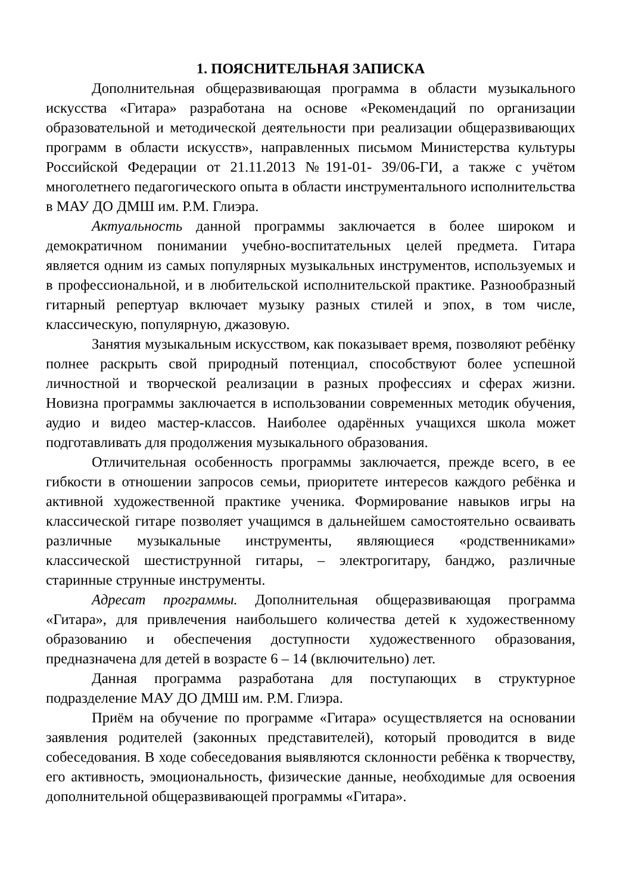1. ПОЯСНИТЕЛЬНАЯ ЗАПИСКА
Дополнительная общеразвивающая программа в области музыкального искусства «Гитара» разработана на основе «Рекомендаций по организации образовательной и методической деятельности при реализации общеразвивающих программ в области искусств», направленных письмом Министерства культуры Российской Федерации от 21.11.2013 №191-01- 39/06-ГИ, а также с учётом многолетнего педагогического опыта в области инструментального исполнительства в МАУ ДО ДМШ им. Р.М. Глиэра.
Актуальность данной программы заключается в более широком и демократичном понимании учебно-воспитательных целей предмета. Гитара является одним из самых популярных музыкальных инструментов, используемых и в профессиональной, и в любительской исполнительской практике. Разнообразный гитарный репертуар включает музыку разных стилей и эпох, в том числе, классическую, популярную, джазовую.
Занятия музыкальным искусством, как показывает время, позволяют ребёнку полнее раскрыть свой природный потенциал, способствуют более успешной личностной и творческой реализации в разных профессиях и сферах жизни. Новизна программы заключается в использовании современных методик обучения, аудио и видео мастер-классов. Наиболее одарённых учащихся школа может подготавливать для продолжения музыкального образования.
Отличительная особенность программы заключается, прежде всего, в ее гибкости в отношении запросов семьи, приоритете интересов каждого ребёнка и активной художественной практике ученика. Формирование навыков игры на классической гитаре позволяет учащимся в дальнейшем самостоятельно осваивать различные музыкальные инструменты, являющиеся «родственниками» классической шестиструнной гитары, – электрогитару, банджо, различные старинные струнные инструменты.
Адресат программы. Дополнительная общеразвивающая программа «Гитара», для привлечения наибольшего количества детей к художественному образованию и обеспечения доступности художественного образования, предназначена для детей в возрасте 6 – 14 (включительно) лет.
Данная программа разработана для поступающих в структурное подразделение МАУ ДО ДМШ им. Р.М. Глиэра.
Приём на обучение по программе «Гитара» осуществляется на основании заявления родителей (законных представителей), который проводится в виде собеседования. В ходе собеседования выявляются склонности ребёнка к творчеству, его активность, эмоциональность, физические данные, необходимые для освоения дополнительной общеразвивающей программы «Гитара».